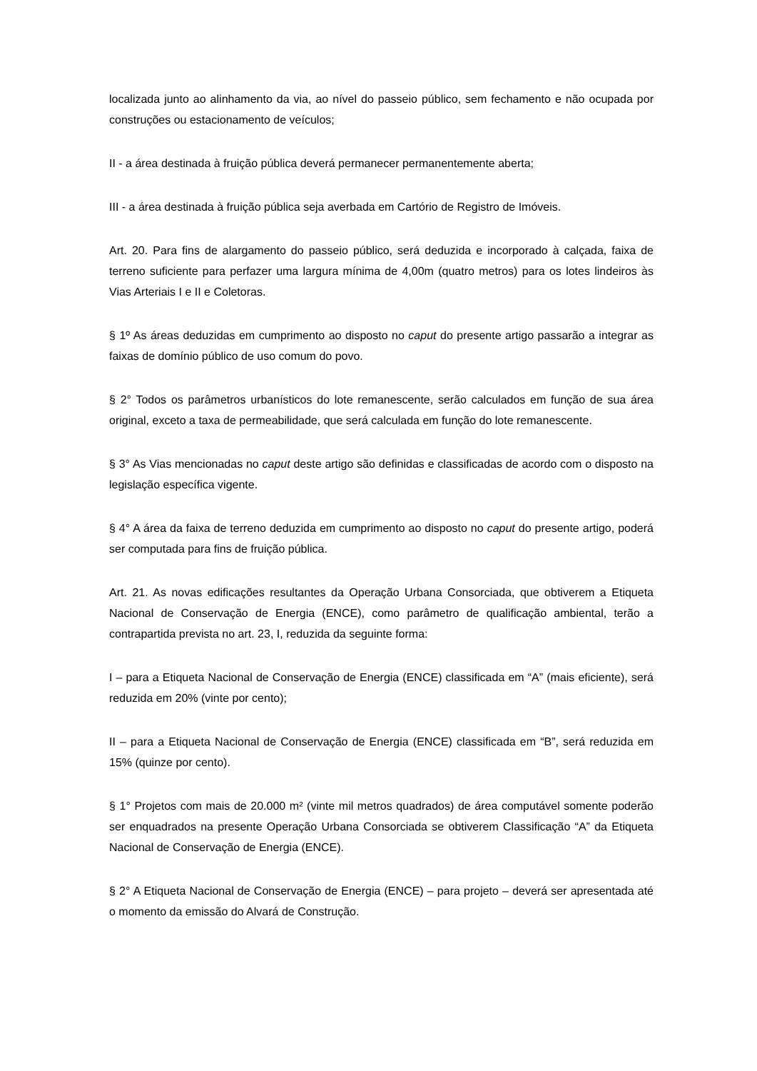localizada junto ao alinhamento da via, ao nível do passeio público, sem fechamento e não ocupada por construções ou estacionamento de veículos;
II - a área destinada à fruição pública deverá permanecer permanentemente aberta;
III - a área destinada à fruição pública seja averbada em Cartório de Registro de Imóveis.
Art. 20. Para fins de alargamento do passeio público, será deduzida e incorporado à calçada, faixa de terreno suficiente para perfazer uma largura mínima de 4,00m (quatro metros) para os lotes lindeiros às Vias Arteriais I e II e Coletoras.
§ 1º As áreas deduzidas em cumprimento ao disposto no caput do presente artigo passarão a integrar as faixas de domínio público de uso comum do povo.
§ 2° Todos os parâmetros urbanísticos do lote remanescente, serão calculados em função de sua área original, exceto a taxa de permeabilidade, que será calculada em função do lote remanescente.
§ 3° As Vias mencionadas no caput deste artigo são definidas e classificadas de acordo com o disposto na legislação específica vigente.
§ 4° A área da faixa de terreno deduzida em cumprimento ao disposto no caput do presente artigo, poderá ser computada para fins de fruição pública.
Art. 21. As novas edificações resultantes da Operação Urbana Consorciada, que obtiverem a Etiqueta Nacional de Conservação de Energia (ENCE), como parâmetro de qualificação ambiental, terão a contrapartida prevista no art. 23, I, reduzida da seguinte forma:
I – para a Etiqueta Nacional de Conservação de Energia (ENCE) classificada em “A” (mais eficiente), será reduzida em 20% (vinte por cento);
II – para a Etiqueta Nacional de Conservação de Energia (ENCE) classificada em “B”, será reduzida em 15% (quinze por cento).
§ 1° Projetos com mais de 20.000 m² (vinte mil metros quadrados) de área computável somente poderão ser enquadrados na presente Operação Urbana Consorciada se obtiverem Classificação “A” da Etiqueta Nacional de Conservação de Energia (ENCE).
§ 2° A Etiqueta Nacional de Conservação de Energia (ENCE) – para projeto – deverá ser apresentada até o momento da emissão do Alvará de Construção.